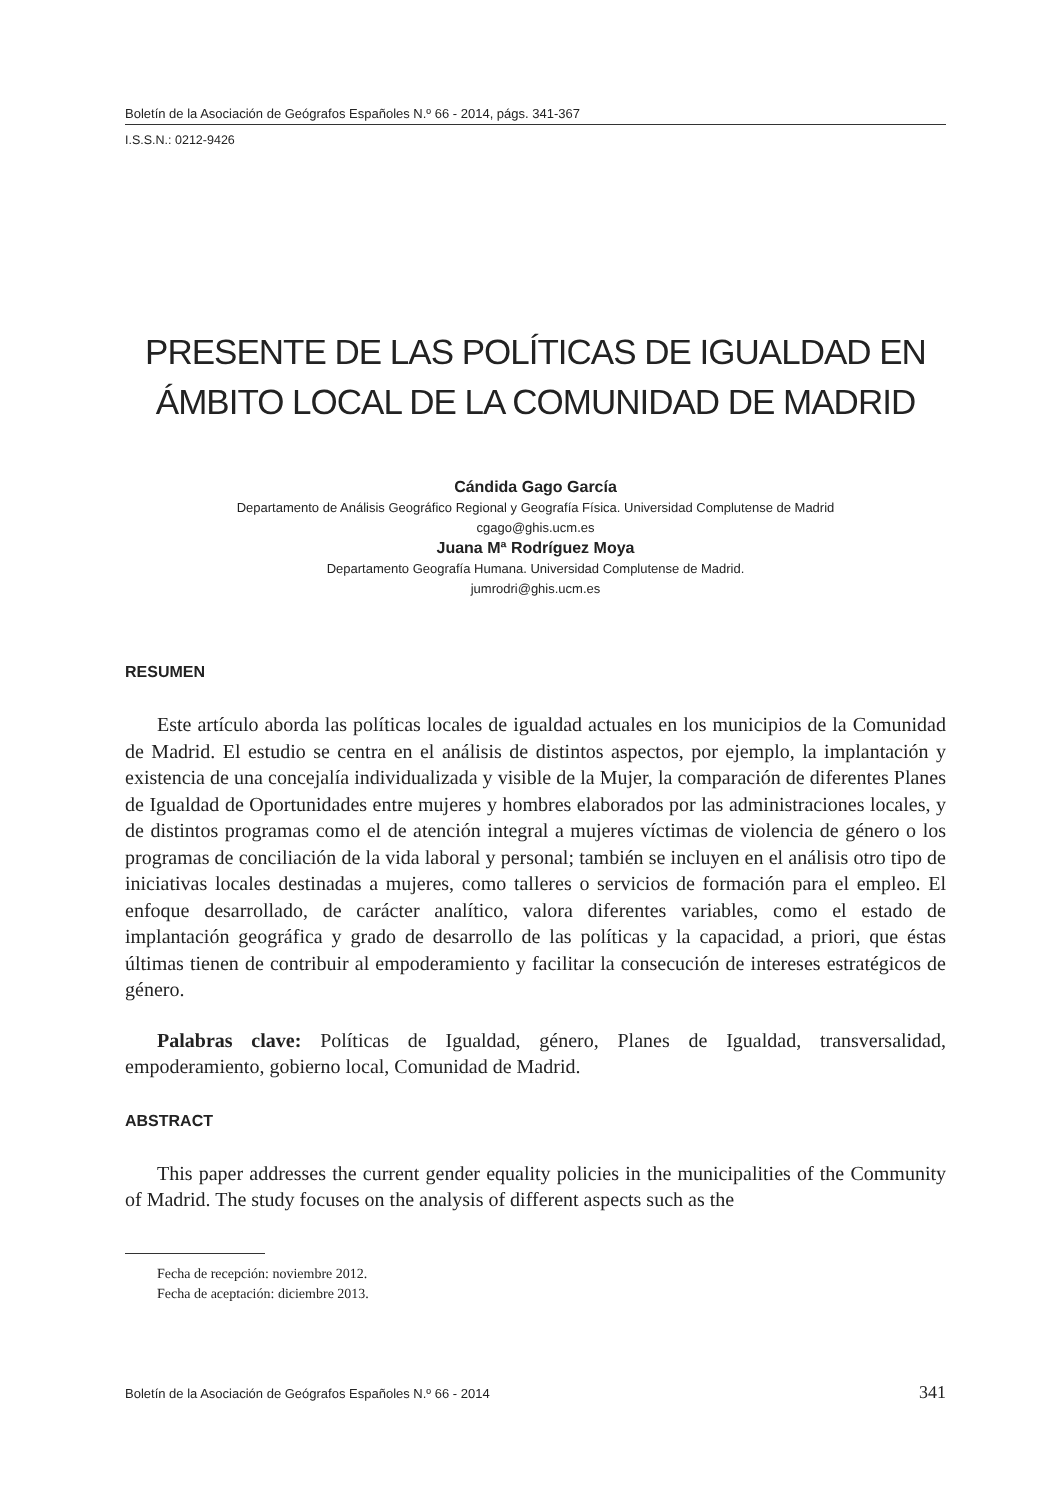Boletín de la Asociación de Geógrafos Españoles N.º 66 - 2014, págs. 341-367
I.S.S.N.: 0212-9426
PRESENTE DE LAS POLÍTICAS DE IGUALDAD EN ÁMBITO LOCAL DE LA COMUNIDAD DE MADRID
Cándida Gago García
Departamento de Análisis Geográfico Regional y Geografía Física. Universidad Complutense de Madrid
cgago@ghis.ucm.es
Juana Mª Rodríguez Moya
Departamento Geografía Humana. Universidad Complutense de Madrid.
jumrodri@ghis.ucm.es
RESUMEN
Este artículo aborda las políticas locales de igualdad actuales en los municipios de la Comunidad de Madrid. El estudio se centra en el análisis de distintos aspectos, por ejemplo, la implantación y existencia de una concejalía individualizada y visible de la Mujer, la comparación de diferentes Planes de Igualdad de Oportunidades entre mujeres y hombres elaborados por las administraciones locales, y de distintos programas como el de atención integral a mujeres víctimas de violencia de género o los programas de conciliación de la vida laboral y personal; también se incluyen en el análisis otro tipo de iniciativas locales destinadas a mujeres, como talleres o servicios de formación para el empleo. El enfoque desarrollado, de carácter analítico, valora diferentes variables, como el estado de implantación geográfica y grado de desarrollo de las políticas y la capacidad, a priori, que éstas últimas tienen de contribuir al empoderamiento y facilitar la consecución de intereses estratégicos de género.
Palabras clave: Políticas de Igualdad, género, Planes de Igualdad, transversalidad, empoderamiento, gobierno local, Comunidad de Madrid.
ABSTRACT
This paper addresses the current gender equality policies in the municipalities of the Community of Madrid. The study focuses on the analysis of different aspects such as the
Fecha de recepción: noviembre 2012.
Fecha de aceptación: diciembre 2013.
Boletín de la Asociación de Geógrafos Españoles N.º 66 - 2014 341